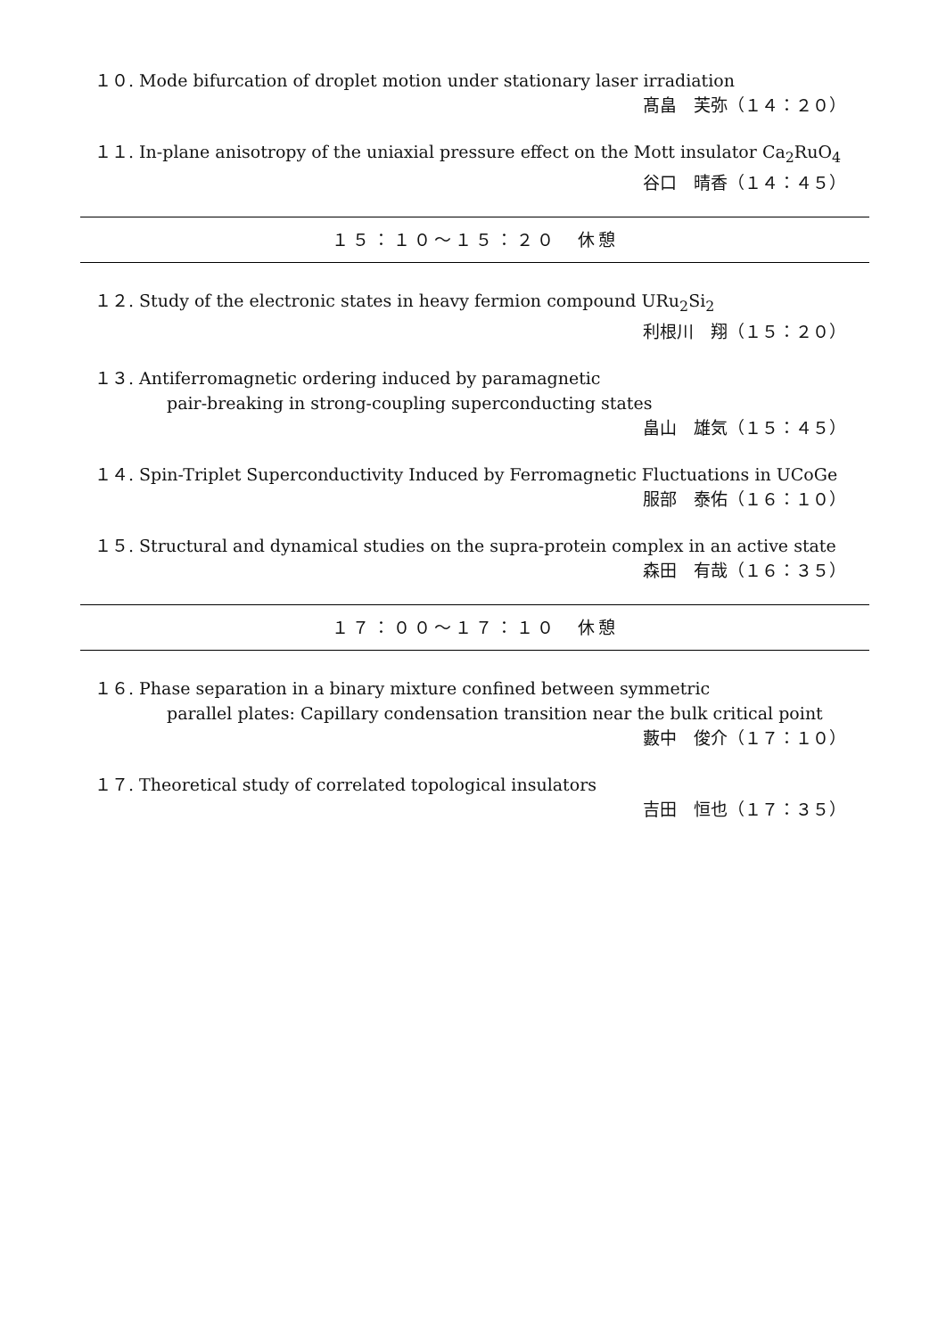１０. Mode bifurcation of droplet motion under stationary laser irradiation
髙畠　芙弥（１４：２０）
１１. In-plane anisotropy of the uniaxial pressure effect on the Mott insulator Ca<sub>2</sub>RuO<sub>4</sub>
谷口　晴香（１４：４５）
１５：１０～１５：２０　休憩
１２. Study of the electronic states in heavy fermion compound URu<sub>2</sub>Si<sub>2</sub>
利根川　翔（１５：２０）
１３. Antiferromagnetic ordering induced by paramagnetic
pair-breaking in strong-coupling superconducting states
畠山　雄気（１５：４５）
１４. Spin-Triplet Superconductivity Induced by Ferromagnetic Fluctuations in UCoGe
服部　泰佑（１６：１０）
１５. Structural and dynamical studies on the supra-protein complex in an active state
森田　有哉（１６：３５）
１７：００～１７：１０　休憩
１６. Phase separation in a binary mixture confined between symmetric
parallel plates: Capillary condensation transition near the bulk critical point
藪中　俊介（１７：１０）
１７. Theoretical study of correlated topological insulators
吉田　恒也（１７：３５）